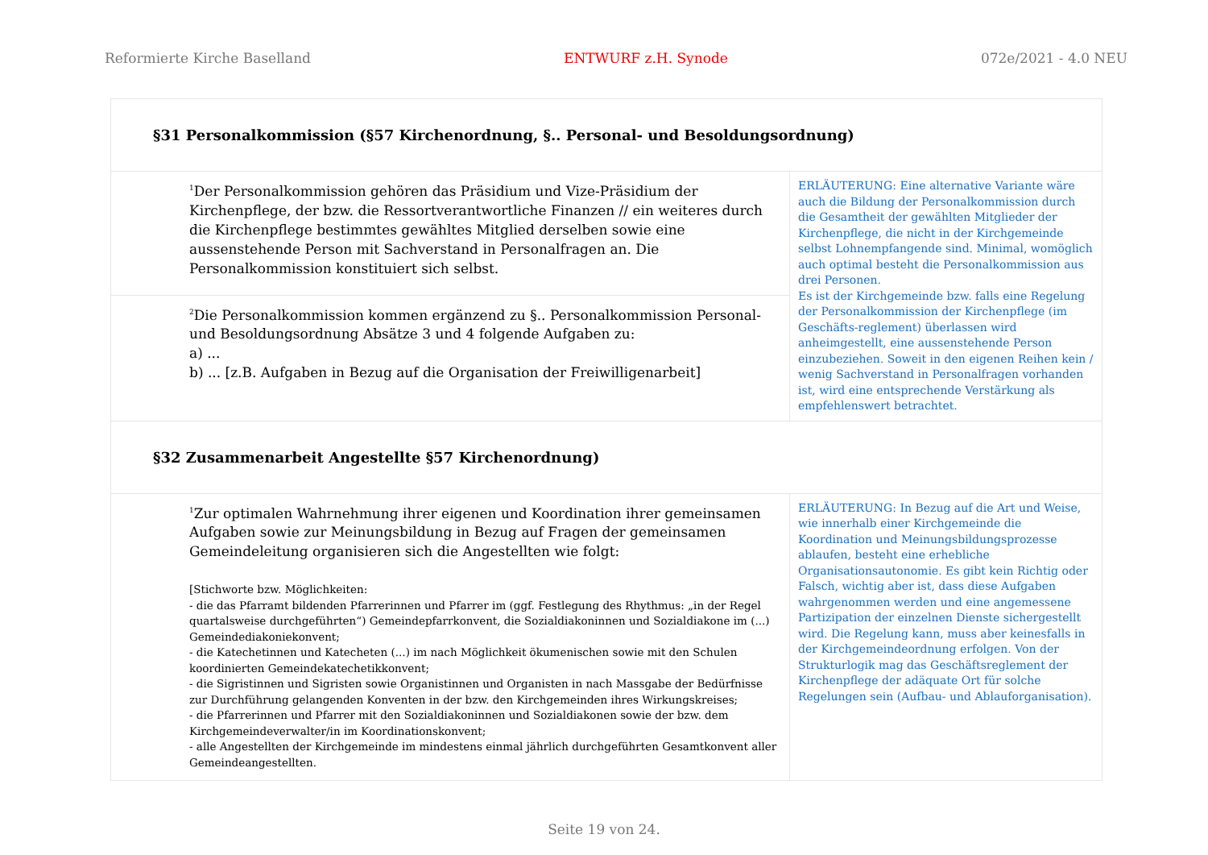Reformierte Kirche Baselland ENTWURF z.H. Synode 072e/2021 - 4.0 NEU
| §31 Personalkommission (§57 Kirchenordnung, §.. Personal- und Besoldungsordnung) | |
| <sup>1</sup> Der Personalkommission gehören das Präsidium und Vize-Präsidium der Kirchenpflege, der bzw. die Ressortverantwortliche Finanzen // ein weiteres durch die Kirchenpflege bestimmtes gewähltes Mitglied derselben sowie eine aussenstehende Person mit Sachverstand in Personalfragen an. Die Personalkommission konstituiert sich selbst. | ERLÄUTERUNG: Eine alternative Variante wäre auch die Bildung der Personalkommission durch die Gesamtheit der gewählten Mitglieder der Kirchenpflege, die nicht in der Kirchgemeinde selbst Lohnempfangende sind. Minimal, womöglich auch optimal besteht die Personalkommission aus drei Personen. Es ist der Kirchgemeinde bzw. falls eine Regelung der Personalkommission der Kirchenpflege (im Geschäfts-reglement) überlassen wird anheimgestellt, eine aussenstehende Person einzubeziehen. Soweit in den eigenen Reihen kein / wenig Sachverstand in Personalfragen vorhanden ist, wird eine entsprechende Verstärkung als empfehlenswert betrachtet. |
| <sup>2</sup> Die Personalkommission kommen ergänzend zu §.. Personalkommission Personal- und Besoldungsordnung Absätze 3 und 4 folgende Aufgaben zu: a) ... b) ... [z.B. Aufgaben in Bezug auf die Organisation der Freiwilligenarbeit] | |
| §32 Zusammenarbeit Angestellte §57 Kirchenordnung) | |
| <sup>1</sup> Zur optimalen Wahrnehmung ihrer eigenen und Koordination ihrer gemeinsamen Aufgaben sowie zur Meinungsbildung in Bezug auf Fragen der gemeinsamen Gemeindeleitung organisieren sich die Angestellten wie folgt: [Stichworte bzw. Möglichkeiten: - die das Pfarramt bildenden Pfarrerinnen und Pfarrer im (ggf. Festlegung des Rhythmus: „in der Regel quartalsweise durchgeführten“) Gemeindepfarrkonvent, die Sozialdiakoninnen und Sozialdiakone im (...) Gemeindediakoniekonvent; - die Katechetinnen und Katecheten (...) im nach Möglichkeit ökumenischen sowie mit den Schulen koordinierten Gemeindekatechetikkonvent; - die Sigristinnen und Sigristen sowie Organistinnen und Organisten in nach Massgabe der Bedürfnisse zur Durchführung gelangenden Konventen in der bzw. den Kirchgemeinden ihres Wirkungskreises; - die Pfarrerinnen und Pfarrer mit den Sozialdiakoninnen und Sozialdiakonen sowie der bzw. dem Kirchgemeindeverwalter/in im Koordinationskonvent; - alle Angestellten der Kirchgemeinde im mindestens einmal jährlich durchgeführten Gesamtkonvent aller Gemeindeangestellten. | ERLÄUTERUNG: In Bezug auf die Art und Weise, wie innerhalb einer Kirchgemeinde die Koordination und Meinungsbildungsprozesse ablaufen, besteht eine erhebliche Organisationsautonomie. Es gibt kein Richtig oder Falsch, wichtig aber ist, dass diese Aufgaben wahrgenommen werden und eine angemessene Partizipation der einzelnen Dienste sichergestellt wird. Die Regelung kann, muss aber keinesfalls in der Kirchgemeindeordnung erfolgen. Von der Strukturlogik mag das Geschäftsreglement der Kirchenpflege der adäquate Ort für solche Regelungen sein (Aufbau- und Ablauforganisation). |
Seite 19 von 24.